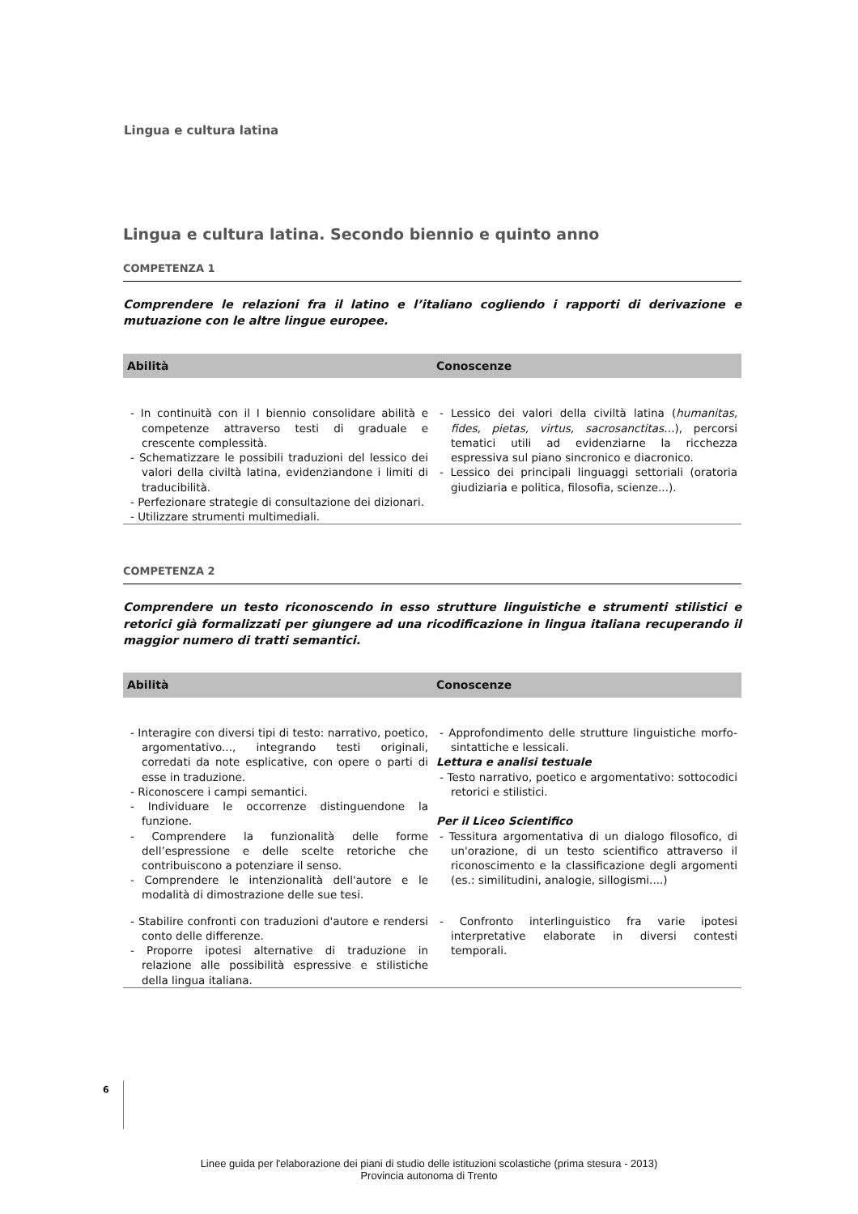Lingua e cultura latina
Lingua e cultura latina. Secondo biennio e quinto anno
COMPETENZA 1
Comprendere le relazioni fra il latino e l’italiano cogliendo i rapporti di derivazione e mutuazione con le altre lingue europee.
| Abilità | Conoscenze |
| --- | --- |
| - In continuità con il I biennio consolidare abilità e competenze attraverso testi di graduale e crescente complessità. - Schematizzare le possibili traduzioni del lessico dei valori della civiltà latina, evidenziandone i limiti di traducibilità. - Perfezionare strategie di consultazione dei dizionari. - Utilizzare strumenti multimediali. | - Lessico dei valori della civiltà latina ( humanitas, fides, pietas, virtus, sacrosanctitas… ), percorsi tematici utili ad evidenziarne la ricchezza espressiva sul piano sincronico e diacronico. - Lessico dei principali linguaggi settoriali (oratoria giudiziaria e politica, filosofia, scienze...). |
COMPETENZA 2
Comprendere un testo riconoscendo in esso strutture linguistiche e strumenti stilistici e retorici già formalizzati per giungere ad una ricodificazione in lingua italiana recuperando il maggior numero di tratti semantici.
| Abilità | Conoscenze |
| --- | --- |
| - Interagire con diversi tipi di testo: narrativo, poetico, argomentativo..., integrando testi originali, corredati da note esplicative, con opere o parti di esse in traduzione. - Riconoscere i campi semantici. - Individuare le occorrenze distinguendone la funzione. - Comprendere la funzionalità delle forme dell’espressione e delle scelte retoriche che contribuiscono a potenziare il senso. - Comprendere le intenzionalità dell'autore e le modalità di dimostrazione delle sue tesi. | - Approfondimento delle strutture linguistiche morfo-sintattiche e lessicali. Lettura e analisi testuale - Testo narrativo, poetico e argomentativo: sottocodici retorici e stilistici. Per il Liceo Scientifico - Tessitura argomentativa di un dialogo filosofico, di un'orazione, di un testo scientifico attraverso il riconoscimento e la classificazione degli argomenti (es.: similitudini, analogie, sillogismi....) |
| - Stabilire confronti con traduzioni d'autore e rendersi conto delle differenze. - Proporre ipotesi alternative di traduzione in relazione alle possibilità espressive e stilistiche della lingua italiana. | - Confronto interlinguistico fra varie ipotesi interpretative elaborate in diversi contesti temporali. |
6
Linee guida per l'elaborazione dei piani di studio delle istituzioni scolastiche (prima stesura - 2013)
Provincia autonoma di Trento